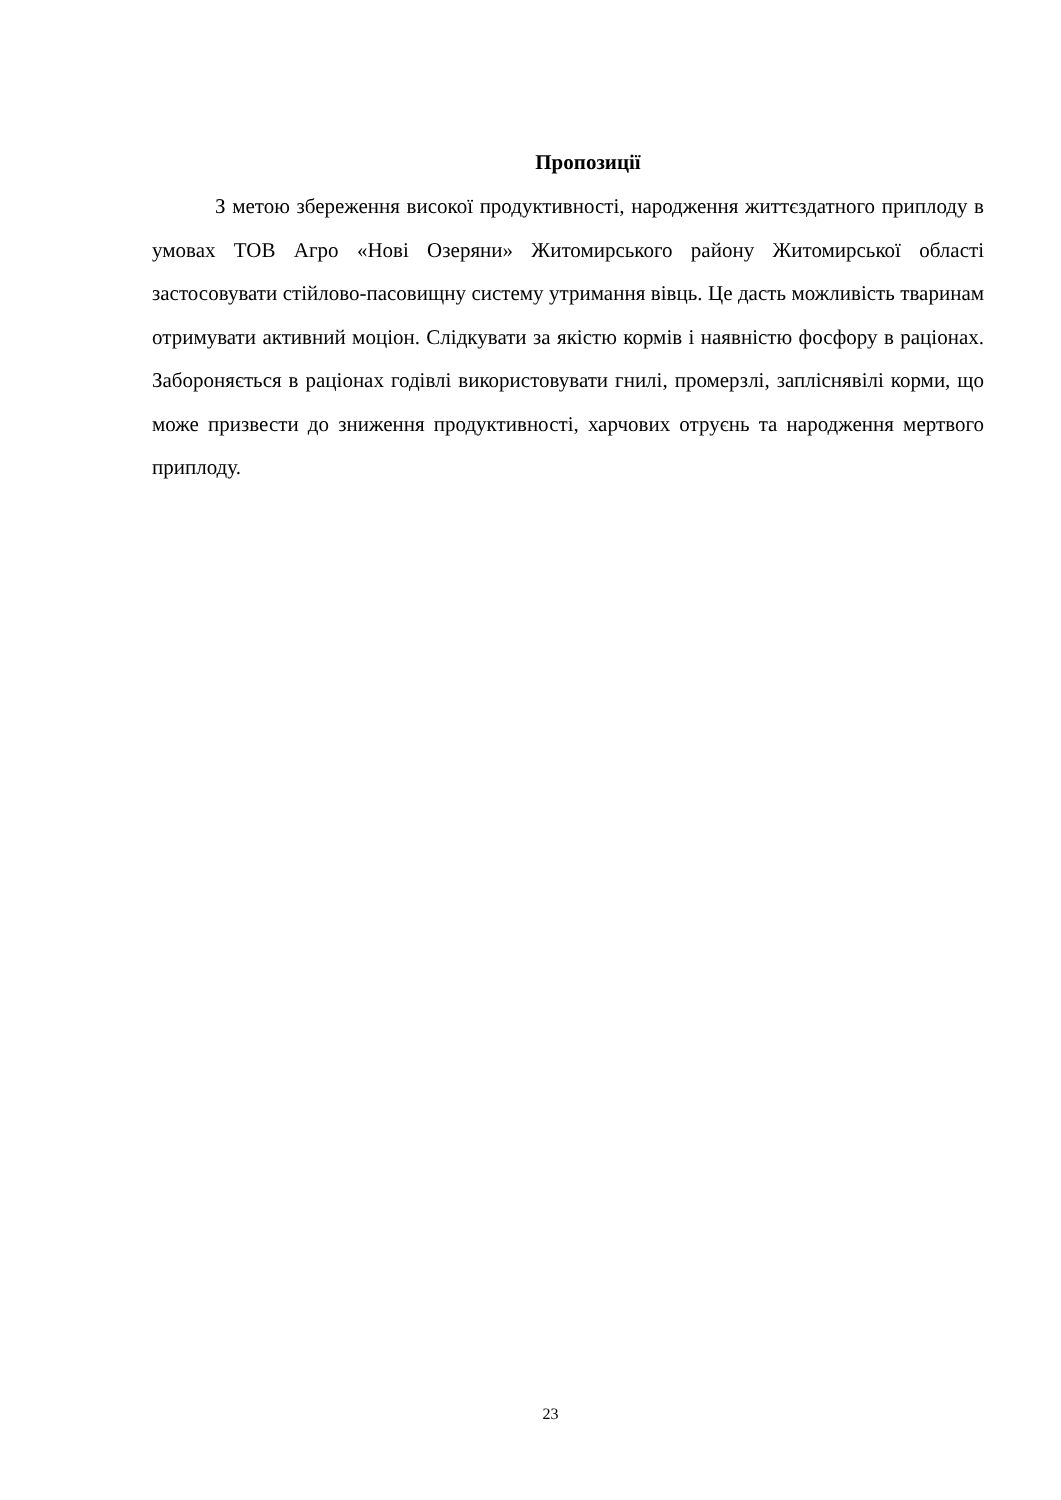Пропозиції
З метою збереження високої продуктивності, народження життєздатного приплоду в умовах ТОВ Агро «Нові Озеряни» Житомирського району Житомирської області застосовувати стійлово-пасовищну систему утримання вівць. Це дасть можливість тваринам отримувати активний моціон. Слідкувати за якістю кормів і наявністю фосфору в раціонах. Забороняється в раціонах годівлі використовувати гнилі, промерзлі, запліснявілі корми, що може призвести до зниження продуктивності, харчових отруєнь та народження мертвого приплоду.
23